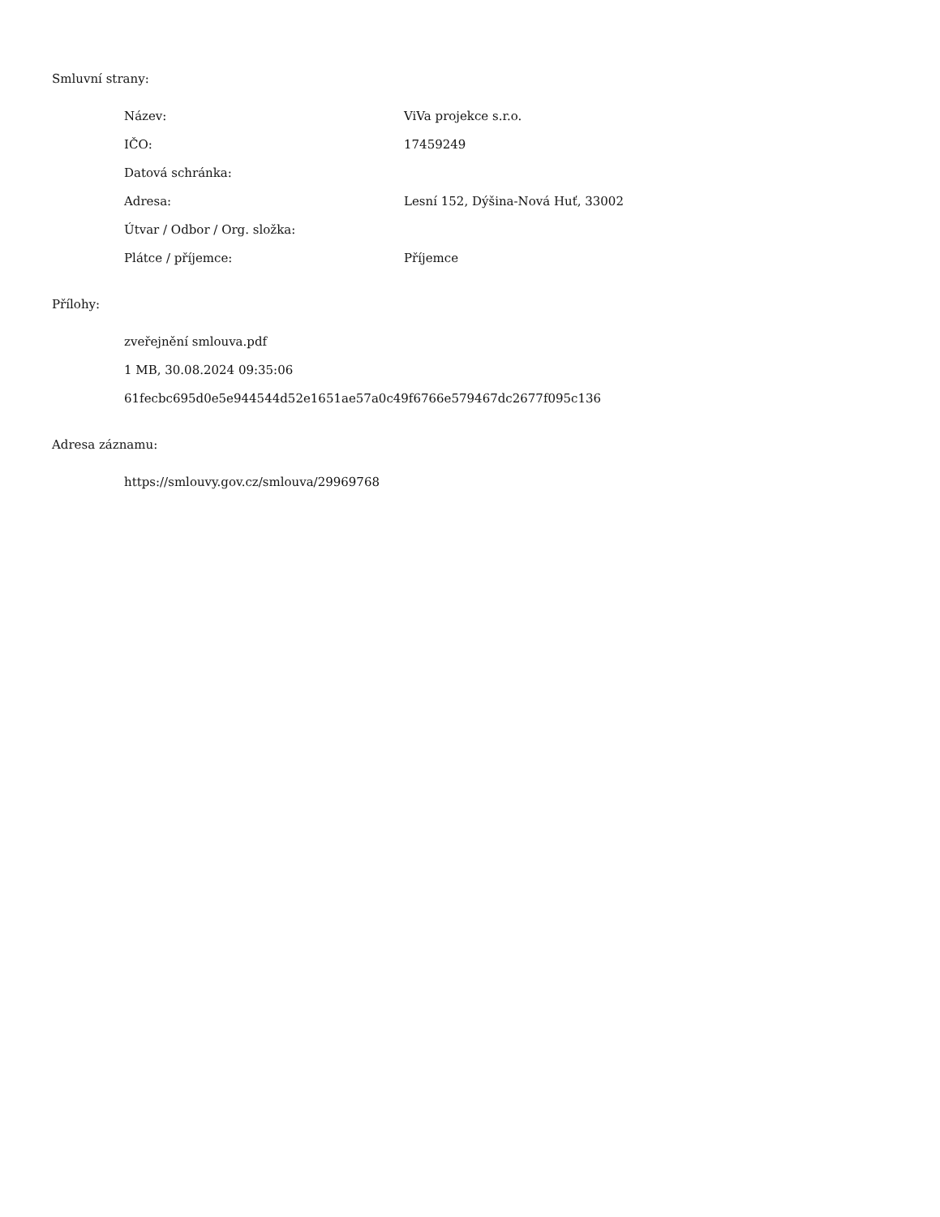Smluvní strany:
| Název: | ViVa projekce s.r.o. |
| IČO: | 17459249 |
| Datová schránka: | |
| Adresa: | Lesní 152, Dýšina-Nová Huť, 33002 |
| Útvar / Odbor / Org. složka: | |
| Plátce / příjemce: | Příjemce |
Přílohy:
zveřejnění smlouva.pdf
1 MB, 30.08.2024 09:35:06
61fecbc695d0e5e944544d52e1651ae57a0c49f6766e579467dc2677f095c136
Adresa záznamu:
https://smlouvy.gov.cz/smlouva/29969768